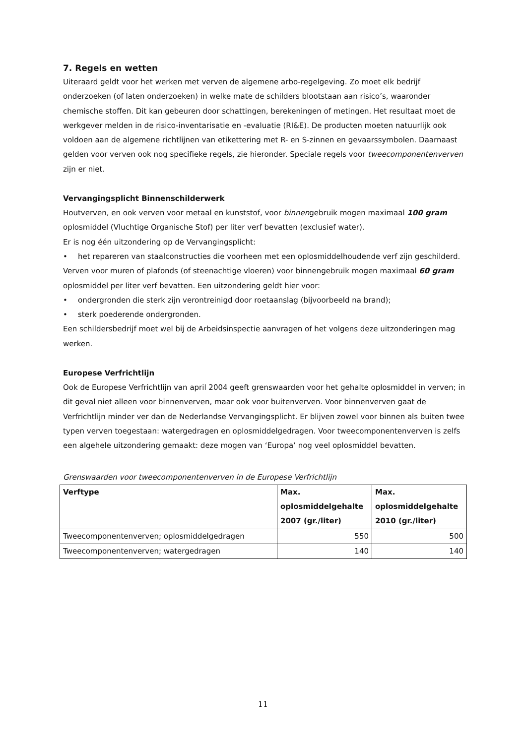7. Regels en wetten
Uiteraard geldt voor het werken met verven de algemene arbo-regelgeving. Zo moet elk bedrijf onderzoeken (of laten onderzoeken) in welke mate de schilders blootstaan aan risico’s, waaronder chemische stoffen. Dit kan gebeuren door schattingen, berekeningen of metingen. Het resultaat moet de werkgever melden in de risico-inventarisatie en -evaluatie (RI&E). De producten moeten natuurlijk ook voldoen aan de algemene richtlijnen van etikettering met R- en S-zinnen en gevaarssymbolen. Daarnaast gelden voor verven ook nog specifieke regels, zie hieronder. Speciale regels voor tweecomponentenverven zijn er niet.
Vervangingsplicht Binnenschilderwerk
Houtverven, en ook verven voor metaal en kunststof, voor binnengebruik mogen maximaal 100 gram oplosmiddel (Vluchtige Organische Stof) per liter verf bevatten (exclusief water).
Er is nog één uitzondering op de Vervangingsplicht:
• het repareren van staalconstructies die voorheen met een oplosmiddelhoudende verf zijn geschilderd.
Verven voor muren of plafonds (of steenachtige vloeren) voor binnengebruik mogen maximaal 60 gram oplosmiddel per liter verf bevatten. Een uitzondering geldt hier voor:
• ondergronden die sterk zijn verontreinigd door roetaanslag (bijvoorbeeld na brand);
• sterk poederende ondergronden.
Een schildersbedrijf moet wel bij de Arbeidsinspectie aanvragen of het volgens deze uitzonderingen mag werken.
Europese Verfrichtlijn
Ook de Europese Verfrichtlijn van april 2004 geeft grenswaarden voor het gehalte oplosmiddel in verven; in dit geval niet alleen voor binnenverven, maar ook voor buitenverven. Voor binnenverven gaat de Verfrichtlijn minder ver dan de Nederlandse Vervangingsplicht. Er blijven zowel voor binnen als buiten twee typen verven toegestaan: watergedragen en oplosmiddelgedragen. Voor tweecomponentenverven is zelfs een algehele uitzondering gemaakt: deze mogen van ‘Europa’ nog veel oplosmiddel bevatten.
Grenswaarden voor tweecomponentenverven in de Europese Verfrichtlijn
| Verftype | Max. oplosmiddelgehalte 2007 (gr./liter) | Max. oplosmiddelgehalte 2010 (gr./liter) |
| --- | --- | --- |
| Tweecomponentenverven; oplosmiddelgedragen | 550 | 500 |
| Tweecomponentenverven; watergedragen | 140 | 140 |
11